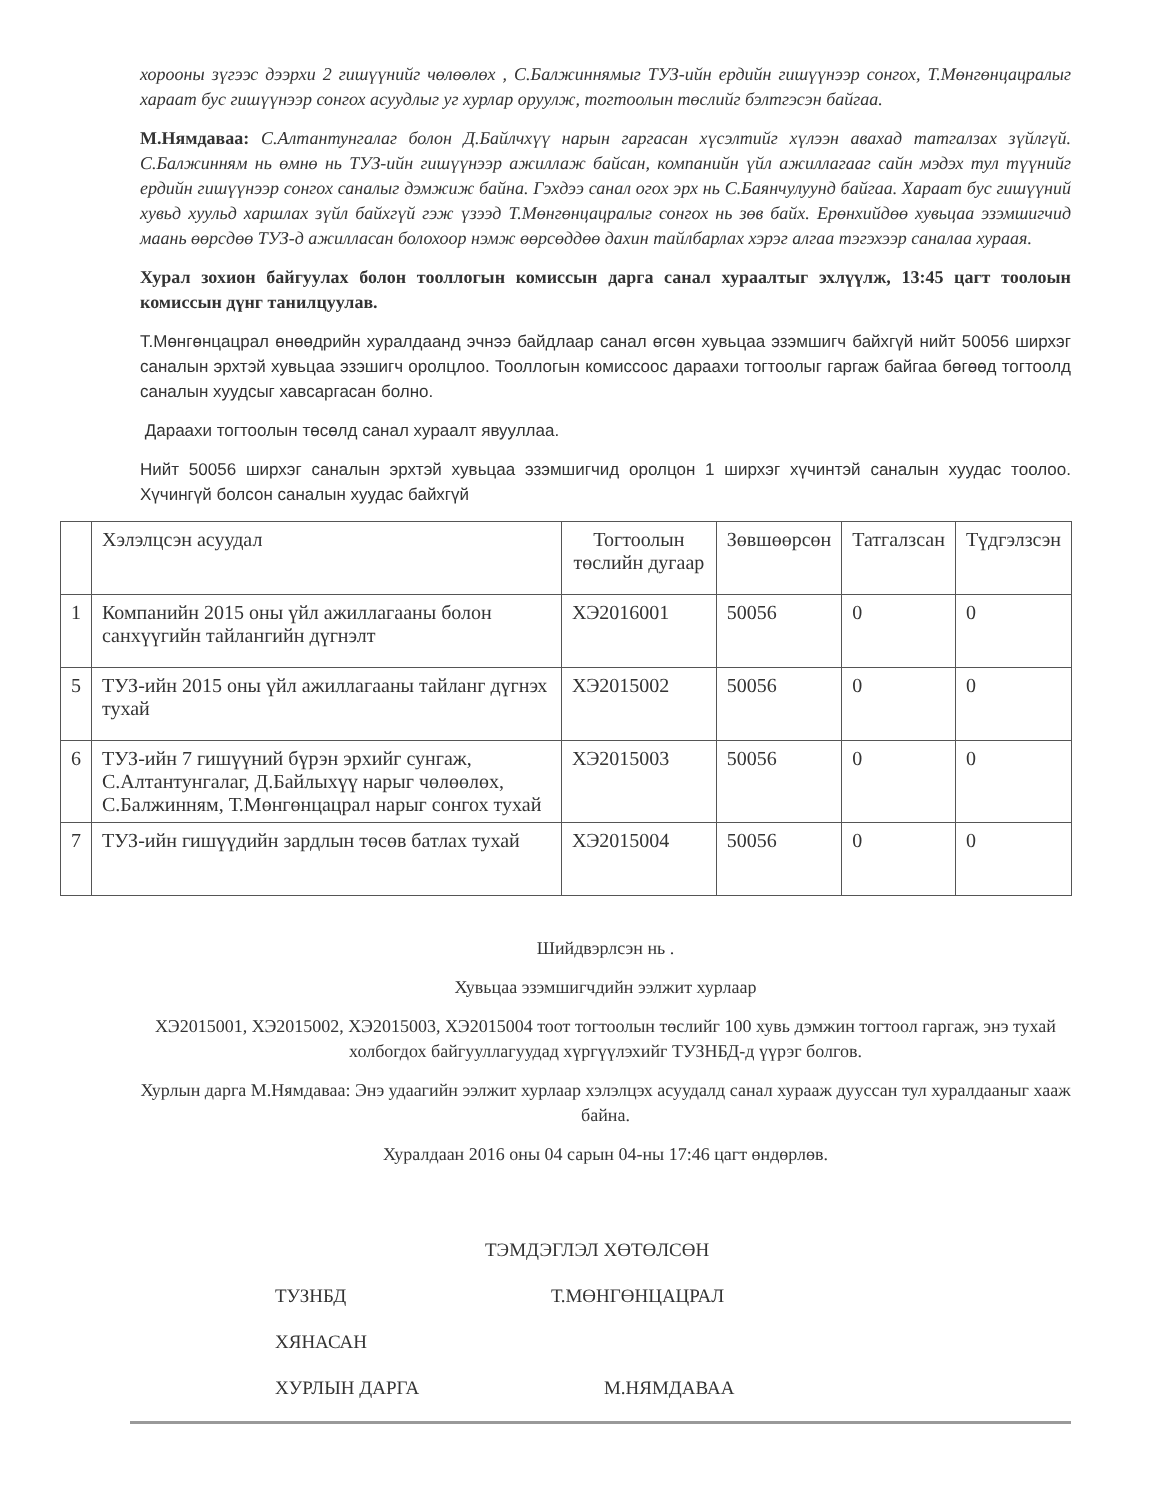хорооны зүгээс дээрхи 2 гишүүнийг чөлөөлөх , С.Балжиннямыг ТУЗ-ийн ердийн гишүүнээр сонгох, Т.Мөнгөнцацралыг хараат бус гишүүнээр сонгох асуудлыг уг хурлар оруулж, тогтоолын төслийг бэлтгэсэн байгаа.
М.Нямдаваа: С.Алтантунгалаг болон Д.Байлчхүү нарын гаргасан хүсэлтийг хүлээн авахад татгалзах зүйлгүй. С.Балжинням нь өмнө нь ТУЗ-ийн гишүүнээр ажиллаж байсан, компанийн үйл ажиллагааг сайн мэдэх тул түүнийг ердийн гишүүнээр сонгох саналыг дэмжиж байна. Гэхдээ санал огох эрх нь С.Баянчулуунд байгаа. Хараат бус гишүүний хувьд хуульд харшлах зүйл байхгүй гэж үзээд Т.Мөнгөнцацралыг сонгох нь зөв байх. Ерөнхийдөө хувьцаа эзэмшигчид маань өөрсдөө ТУЗ-д ажилласан болохоор нэмж өөрсөддөө дахин тайлбарлах хэрэг алгаа тэгэхээр саналаа хураая.
Хурал зохион байгуулах болон тооллогын комиссын дарга санал хураалтыг эхлүүлж, 13:45 цагт тоолоын комиссын дүнг танилцуулав.
Т.Мөнгөнцацрал өнөөдрийн хуралдаанд эчнээ байдлаар санал өгсөн хувьцаа эзэмшигч байхгүй нийт 50056 ширхэг саналын эрхтэй хувьцаа эзэшигч оролцлоо. Тооллогын комиссоос дараахи тогтоолыг гаргаж байгаа бөгөөд тогтоолд саналын хуудсыг хавсаргасан болно.
Дараахи тогтоолын төсөлд санал хураалт явууллаа.
Нийт 50056 ширхэг саналын эрхтэй хувьцаа эзэмшигчид оролцон 1 ширхэг хүчинтэй саналын хуудас тоолоо. Хүчингүй болсон саналын хуудас байхгүй
| | Хэлэлцсэн асуудал | Тогтоолын төслийн дугаар | Зөвшөөрсөн | Татгалзсан | Түдгэлзсэн |
| 1 | Компанийн 2015 оны үйл ажиллагааны болон санхүүгийн тайлангийн дүгнэлт | ХЭ2016001 | 50056 | 0 | 0 |
| 5 | ТУЗ-ийн 2015 оны үйл ажиллагааны тайланг дүгнэх тухай | ХЭ2015002 | 50056 | 0 | 0 |
| 6 | ТУЗ-ийн 7 гишүүний бүрэн эрхийг сунгаж, С.Алтантунгалаг, Д.Байлыхүү нарыг чөлөөлөх, С.Балжинням, Т.Мөнгөнцацрал нарыг сонгох тухай | ХЭ2015003 | 50056 | 0 | 0 |
| 7 | ТУЗ-ийн гишүүдийн зардлын төсөв батлах тухай | ХЭ2015004 | 50056 | 0 | 0 |
Шийдвэрлсэн нь .
Хувьцаа эзэмшигчдийн ээлжит хурлаар
ХЭ2015001, ХЭ2015002, ХЭ2015003, ХЭ2015004 тоот тогтоолын төслийг 100 хувь дэмжин тогтоол гаргаж, энэ тухай холбогдох байгууллагуудад хүргүүлэхийг ТУЗНБД-д үүрэг болгов.
Хурлын дарга М.Нямдаваа: Энэ удаагийн ээлжит хурлаар хэлэлцэх асуудалд санал хурааж дууссан тул хуралдааныг хааж байна.
Хуралдаан 2016 оны 04 сарын 04-ны 17:46 цагт өндөрлөв.
ТЭМДЭГЛЭЛ ХӨТӨЛСӨН
ТУЗНБД Т.МӨНГӨНЦАЦРАЛ
ХЯНАСАН
ХУРЛЫН ДАРГА М.НЯМДАВАА